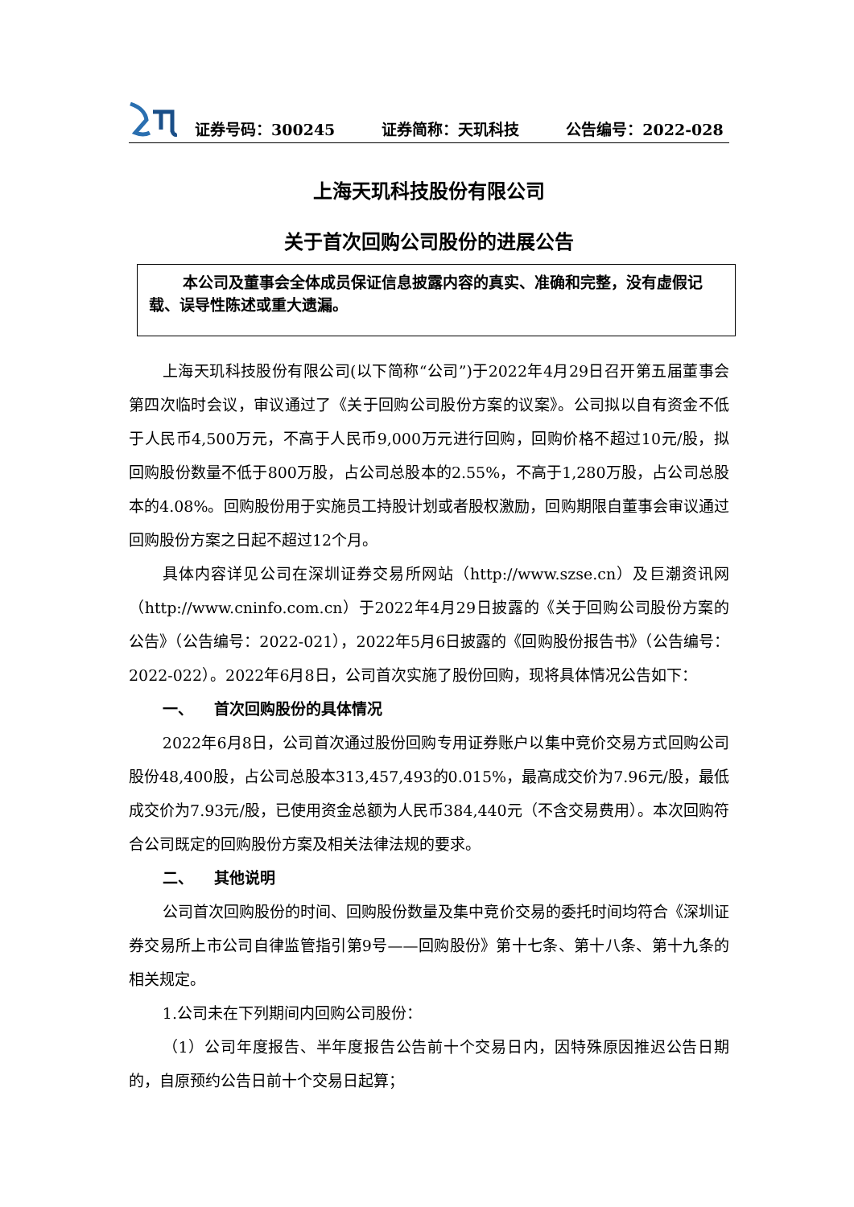证券号码：300245 证券简称：天玑科技 公告编号：2022-028
上海天玑科技股份有限公司
关于首次回购公司股份的进展公告
本公司及董事会全体成员保证信息披露内容的真实、准确和完整，没有虚假记载、误导性陈述或重大遗漏。
上海天玑科技股份有限公司(以下简称“公司”)于2022年4月29日召开第五届董事会第四次临时会议，审议通过了《关于回购公司股份方案的议案》。公司拟以自有资金不低于人民币4,500万元，不高于人民币9,000万元进行回购，回购价格不超过10元/股，拟回购股份数量不低于800万股，占公司总股本的2.55%，不高于1,280万股，占公司总股本的4.08%。回购股份用于实施员工持股计划或者股权激励，回购期限自董事会审议通过回购股份方案之日起不超过12个月。
具体内容详见公司在深圳证券交易所网站（http://www.szse.cn）及巨潮资讯网（http://www.cninfo.com.cn）于2022年4月29日披露的《关于回购公司股份方案的公告》（公告编号：2022-021），2022年5月6日披露的《回购股份报告书》（公告编号：2022-022）。2022年6月8日，公司首次实施了股份回购，现将具体情况公告如下：
一、 首次回购股份的具体情况
2022年6月8日，公司首次通过股份回购专用证券账户以集中竞价交易方式回购公司股份48,400股，占公司总股本313,457,493的0.015%，最高成交价为7.96元/股，最低成交价为7.93元/股，已使用资金总额为人民币384,440元（不含交易费用）。本次回购符合公司既定的回购股份方案及相关法律法规的要求。
二、 其他说明
公司首次回购股份的时间、回购股份数量及集中竞价交易的委托时间均符合《深圳证券交易所上市公司自律监管指引第9号——回购股份》第十七条、第十八条、第十九条的相关规定。
1.公司未在下列期间内回购公司股份：
（1）公司年度报告、半年度报告公告前十个交易日内，因特殊原因推迟公告日期的，自原预约公告日前十个交易日起算；